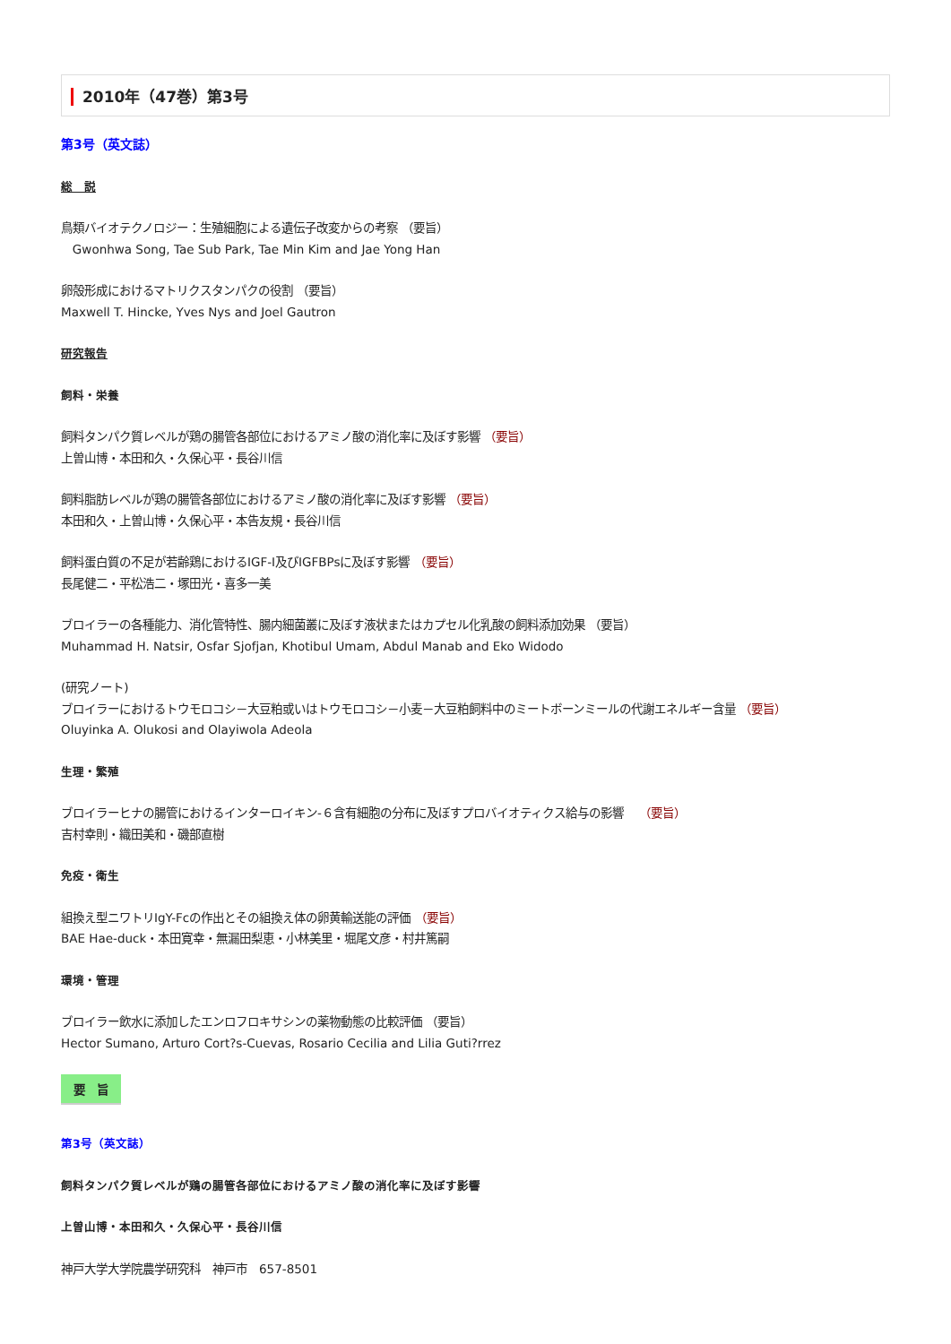2010年（47巻）第3号
第3号（英文誌）
総　説
鳥類バイオテクノロジー：生殖細胞による遺伝子改変からの考察 （要旨）
Gwonhwa Song, Tae Sub Park, Tae Min Kim and Jae Yong Han
卵殻形成におけるマトリクスタンパクの役割 （要旨）
Maxwell T. Hincke, Yves Nys and Joel Gautron
研究報告
飼料・栄養
飼料タンパク質レベルが鶏の腸管各部位におけるアミノ酸の消化率に及ぼす影響 （要旨）
上曽山博・本田和久・久保心平・長谷川信
飼料脂肪レベルが鶏の腸管各部位におけるアミノ酸の消化率に及ぼす影響 （要旨）
本田和久・上曽山博・久保心平・本告友規・長谷川信
飼料蛋白質の不足が若齢鶏におけるIGF-I及びIGFBPsに及ぼす影響 （要旨）
長尾健二・平松浩二・塚田光・喜多一美
ブロイラーの各種能力、消化管特性、腸内細菌叢に及ぼす液状またはカプセル化乳酸の飼料添加効果 （要旨）
Muhammad H. Natsir, Osfar Sjofjan, Khotibul Umam, Abdul Manab and Eko Widodo
(研究ノート)
ブロイラーにおけるトウモロコシ－大豆粕或いはトウモロコシ－小麦－大豆粕飼料中のミートボーンミールの代謝エネルギー含量 （要旨）
Oluyinka A. Olukosi and Olayiwola Adeola
生理・繁殖
ブロイラーヒナの腸管におけるインターロイキン-６含有細胞の分布に及ぼすプロバイオティクス給与の影響　 （要旨）
吉村幸則・織田美和・磯部直樹
免疫・衛生
組換え型ニワトリIgY-Fcの作出とその組換え体の卵黄輸送能の評価 （要旨）
BAE Hae-duck・本田寛幸・無漏田梨恵・小林美里・堀尾文彦・村井篤嗣
環境・管理
ブロイラー飲水に添加したエンロフロキサシンの薬物動態の比較評価 （要旨）
Hector Sumano, Arturo Cort?s-Cuevas, Rosario Cecilia and Lilia Guti?rrez
要　旨
第3号（英文誌）
飼料タンパク質レベルが鶏の腸管各部位におけるアミノ酸の消化率に及ぼす影響
上曽山博・本田和久・久保心平・長谷川信
神戸大学大学院農学研究科　神戸市　657-8501